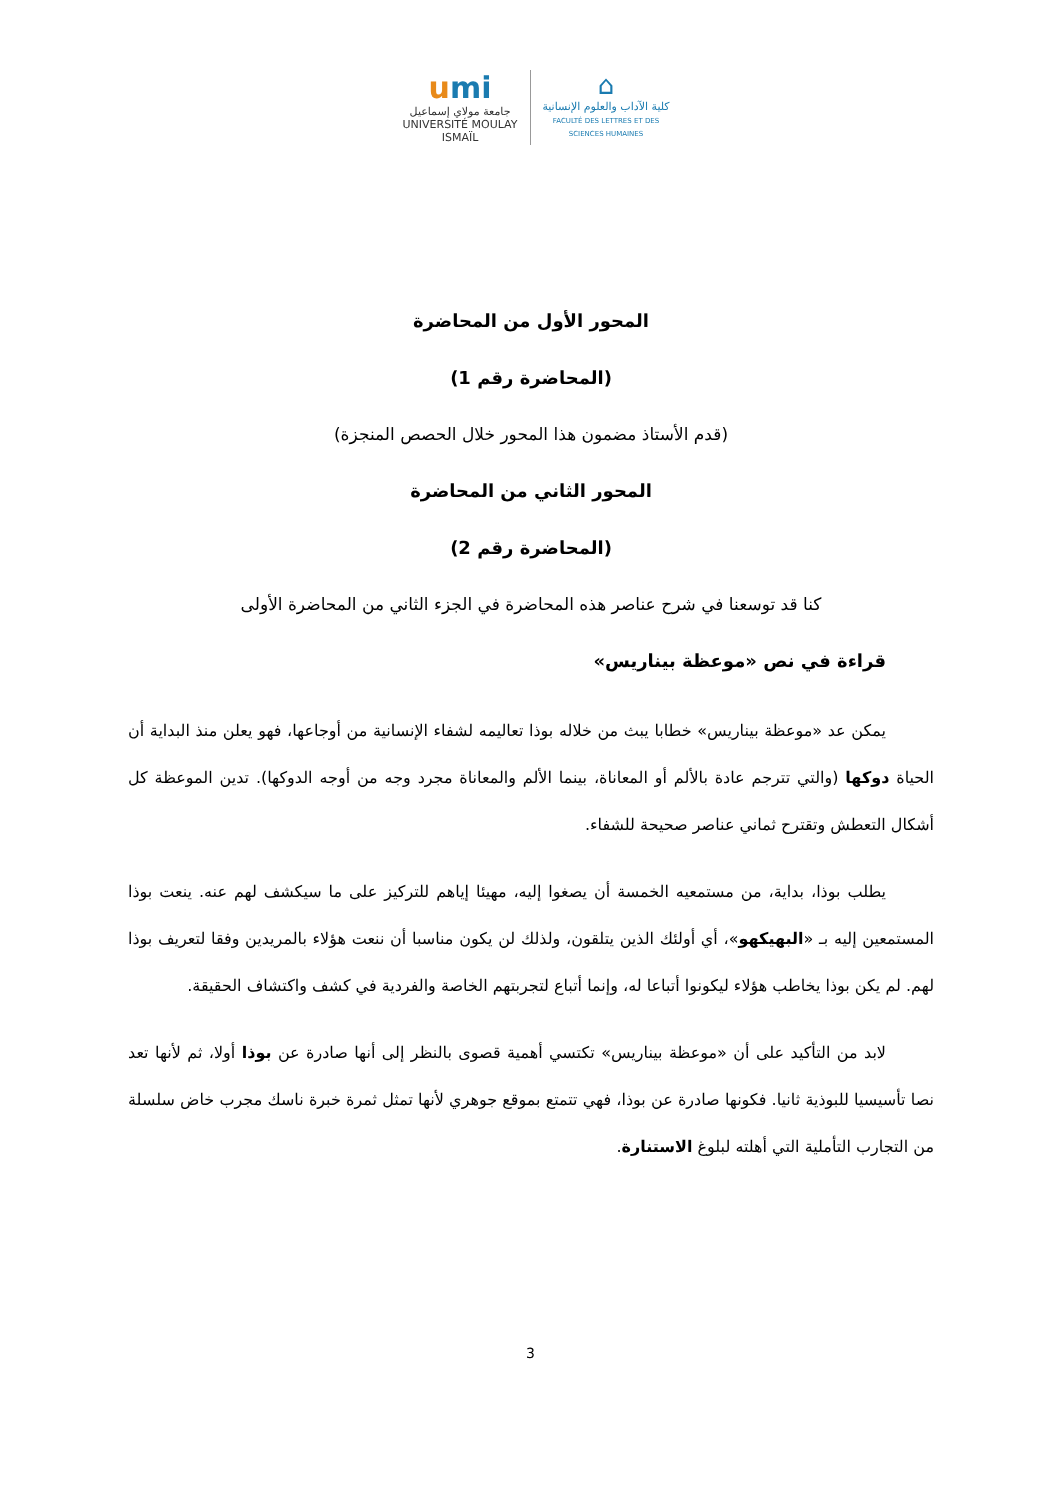umi
جامعة مولاي إسماعيل
UNIVERSITÉ MOULAY ISMAÏL
⌂
كلية الآداب والعلوم الإنسانية
FACULTÉ DES LETTRES ET DES SCIENCES HUMAINES
المحور الأول من المحاضرة
(المحاضرة رقم 1)
(قدم الأستاذ مضمون هذا المحور خلال الحصص المنجزة)
المحور الثاني من المحاضرة
(المحاضرة رقم 2)
كنا قد توسعنا في شرح عناصر هذه المحاضرة في الجزء الثاني من المحاضرة الأولى
قراءة في نص «موعظة بيناريس»
يمكن عد «موعظة بيناريس» خطابا يبث من خلاله بوذا تعاليمه لشفاء الإنسانية من أوجاعها، فهو يعلن منذ البداية أن الحياة دوكها (والتي تترجم عادة بالألم أو المعاناة، بينما الألم والمعاناة مجرد وجه من أوجه الدوكها). تدين الموعظة كل أشكال التعطش وتقترح ثماني عناصر صحيحة للشفاء.
يطلب بوذا، بداية، من مستمعيه الخمسة أن يصغوا إليه، مهيئا إياهم للتركيز على ما سيكشف لهم عنه. ينعت بوذا المستمعين إليه بـ «البهيكهو»، أي أولئك الذين يتلقون، ولذلك لن يكون مناسبا أن ننعت هؤلاء بالمريدين وفقا لتعريف بوذا لهم. لم يكن بوذا يخاطب هؤلاء ليكونوا أتباعا له، وإنما أتباع لتجربتهم الخاصة والفردية في كشف واكتشاف الحقيقة.
لابد من التأكيد على أن «موعظة بيناريس» تكتسي أهمية قصوى بالنظر إلى أنها صادرة عن بوذا أولا، ثم لأنها تعد نصا تأسيسيا للبوذية ثانيا. فكونها صادرة عن بوذا، فهي تتمتع بموقع جوهري لأنها تمثل ثمرة خبرة ناسك مجرب خاض سلسلة من التجارب التأملية التي أهلته لبلوغ الاستنارة.
3